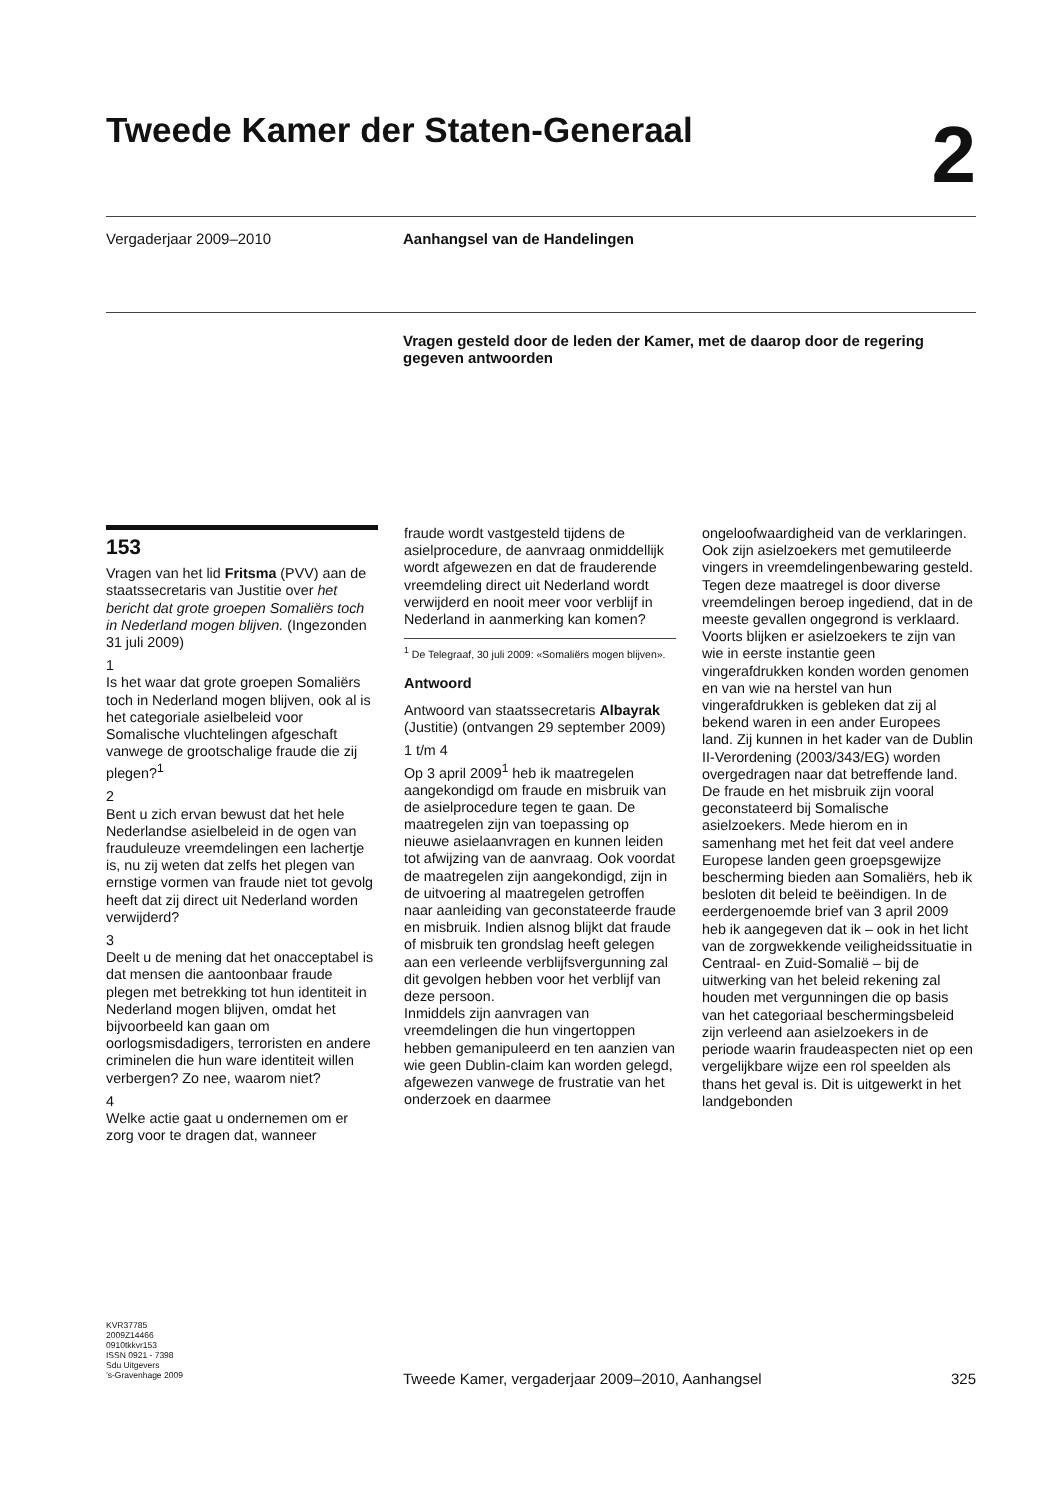Tweede Kamer der Staten-Generaal
2
Vergaderjaar 2009–2010 Aanhangsel van de Handelingen
Vragen gesteld door de leden der Kamer, met de daarop door de regering gegeven antwoorden
153
Vragen van het lid Fritsma (PVV) aan de staatssecretaris van Justitie over het bericht dat grote groepen Somaliërs toch in Nederland mogen blijven. (Ingezonden 31 juli 2009)
1
Is het waar dat grote groepen Somaliërs toch in Nederland mogen blijven, ook al is het categoriale asielbeleid voor Somalische vluchtelingen afgeschaft vanwege de grootschalige fraude die zij plegen?<sup>1</sup>
2
Bent u zich ervan bewust dat het hele Nederlandse asielbeleid in de ogen van frauduleuze vreemdelingen een lachertje is, nu zij weten dat zelfs het plegen van ernstige vormen van fraude niet tot gevolg heeft dat zij direct uit Nederland worden verwijderd?
3
Deelt u de mening dat het onacceptabel is dat mensen die aantoonbaar fraude plegen met betrekking tot hun identiteit in Nederland mogen blijven, omdat het bijvoorbeeld kan gaan om oorlogsmisdadigers, terroristen en andere criminelen die hun ware identiteit willen verbergen? Zo nee, waarom niet?
4
Welke actie gaat u ondernemen om er zorg voor te dragen dat, wanneer
fraude wordt vastgesteld tijdens de asielprocedure, de aanvraag onmiddellijk wordt afgewezen en dat de frauderende vreemdeling direct uit Nederland wordt verwijderd en nooit meer voor verblijf in Nederland in aanmerking kan komen?
<sup>1</sup> De Telegraaf, 30 juli 2009: «Somaliërs mogen blijven».
Antwoord
Antwoord van staatssecretaris Albayrak (Justitie) (ontvangen 29 september 2009)
1 t/m 4
Op 3 april 2009<sup>1</sup> heb ik maatregelen aangekondigd om fraude en misbruik van de asielprocedure tegen te gaan. De maatregelen zijn van toepassing op nieuwe asielaanvragen en kunnen leiden tot afwijzing van de aanvraag. Ook voordat de maatregelen zijn aangekondigd, zijn in de uitvoering al maatregelen getroffen naar aanleiding van geconstateerde fraude en misbruik. Indien alsnog blijkt dat fraude of misbruik ten grondslag heeft gelegen aan een verleende verblijfsvergunning zal dit gevolgen hebben voor het verblijf van deze persoon.
Inmiddels zijn aanvragen van vreemdelingen die hun vingertoppen hebben gemanipuleerd en ten aanzien van wie geen Dublin-claim kan worden gelegd, afgewezen vanwege de frustratie van het onderzoek en daarmee
ongeloofwaardigheid van de verklaringen. Ook zijn asielzoekers met gemutileerde vingers in vreemdelingenbewaring gesteld. Tegen deze maatregel is door diverse vreemdelingen beroep ingediend, dat in de meeste gevallen ongegrond is verklaard. Voorts blijken er asielzoekers te zijn van wie in eerste instantie geen vingerafdrukken konden worden genomen en van wie na herstel van hun vingerafdrukken is gebleken dat zij al bekend waren in een ander Europees land. Zij kunnen in het kader van de Dublin II-Verordening (2003/343/EG) worden overgedragen naar dat betreffende land.
De fraude en het misbruik zijn vooral geconstateerd bij Somalische asielzoekers. Mede hierom en in samenhang met het feit dat veel andere Europese landen geen groepsgewijze bescherming bieden aan Somaliërs, heb ik besloten dit beleid te beëindigen. In de eerdergenoemde brief van 3 april 2009 heb ik aangegeven dat ik – ook in het licht van de zorgwekkende veiligheidssituatie in Centraal- en Zuid-Somalië – bij de uitwerking van het beleid rekening zal houden met vergunningen die op basis van het categoriaal beschermingsbeleid zijn verleend aan asielzoekers in de periode waarin fraudeaspecten niet op een vergelijkbare wijze een rol speelden als thans het geval is. Dit is uitgewerkt in het landgebonden
KVR37785
2009Z14466
0910tkkvr153
ISSN 0921 - 7398
Sdu Uitgevers
’s-Gravenhage 2009
Tweede Kamer, vergaderjaar 2009–2010, Aanhangsel 325